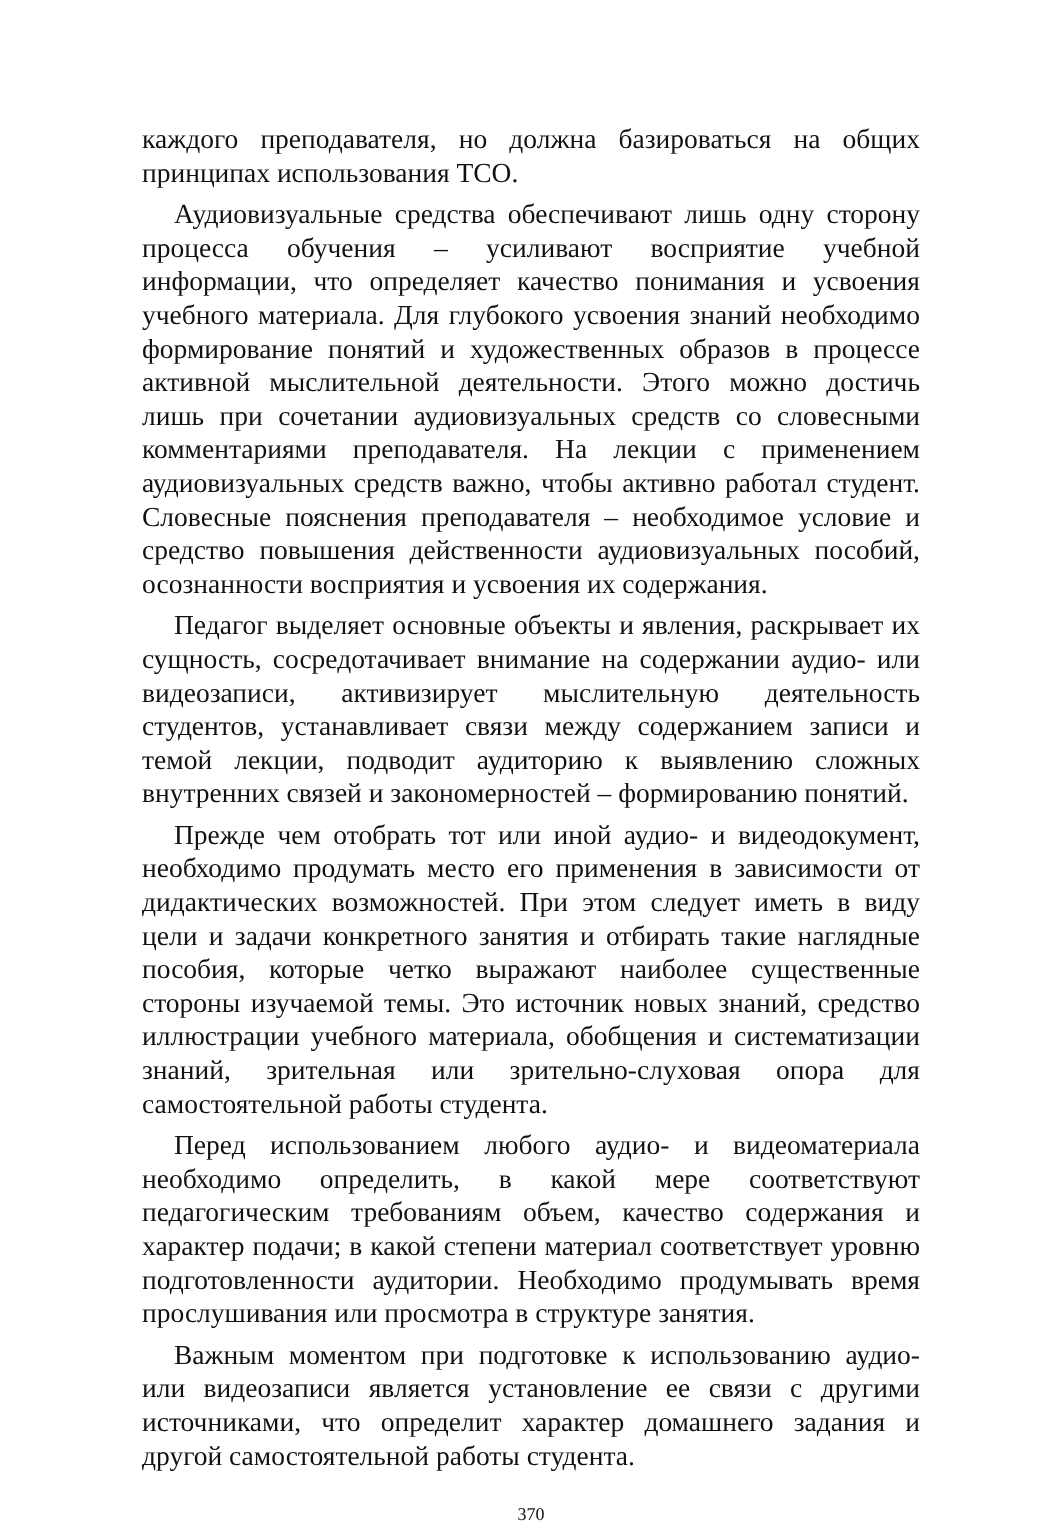каждого преподавателя, но должна базироваться на общих принципах использования ТСО.
Аудиовизуальные средства обеспечивают лишь одну сторону процесса обучения – усиливают восприятие учебной информации, что определяет качество понимания и усвоения учебного материала. Для глубокого усвоения знаний необходимо формирование понятий и художественных образов в процессе активной мыслительной деятельности. Этого можно достичь лишь при сочетании аудиовизуальных средств со словесными комментариями преподавателя. На лекции с применением аудиовизуальных средств важно, чтобы активно работал студент. Словесные пояснения преподавателя – необходимое условие и средство повышения действенности аудиовизуальных пособий, осознанности восприятия и усвоения их содержания.
Педагог выделяет основные объекты и явления, раскрывает их сущность, сосредотачивает внимание на содержании аудио- или видеозаписи, активизирует мыслительную деятельность студентов, устанавливает связи между содержанием записи и темой лекции, подводит аудиторию к выявлению сложных внутренних связей и закономерностей – формированию понятий.
Прежде чем отобрать тот или иной аудио- и видеодокумент, необходимо продумать место его применения в зависимости от дидактических возможностей. При этом следует иметь в виду цели и задачи конкретного занятия и отбирать такие наглядные пособия, которые четко выражают наиболее существенные стороны изучаемой темы. Это источник новых знаний, средство иллюстрации учебного материала, обобщения и систематизации знаний, зрительная или зрительно-слуховая опора для самостоятельной работы студента.
Перед использованием любого аудио- и видеоматериала необходимо определить, в какой мере соответствуют педагогическим требованиям объем, качество содержания и характер подачи; в какой степени материал соответствует уровню подготовленности аудитории. Необходимо продумывать время прослушивания или просмотра в структуре занятия.
Важным моментом при подготовке к использованию аудио- или видеозаписи является установление ее связи с другими источниками, что определит характер домашнего задания и другой самостоятельной работы студента.
370